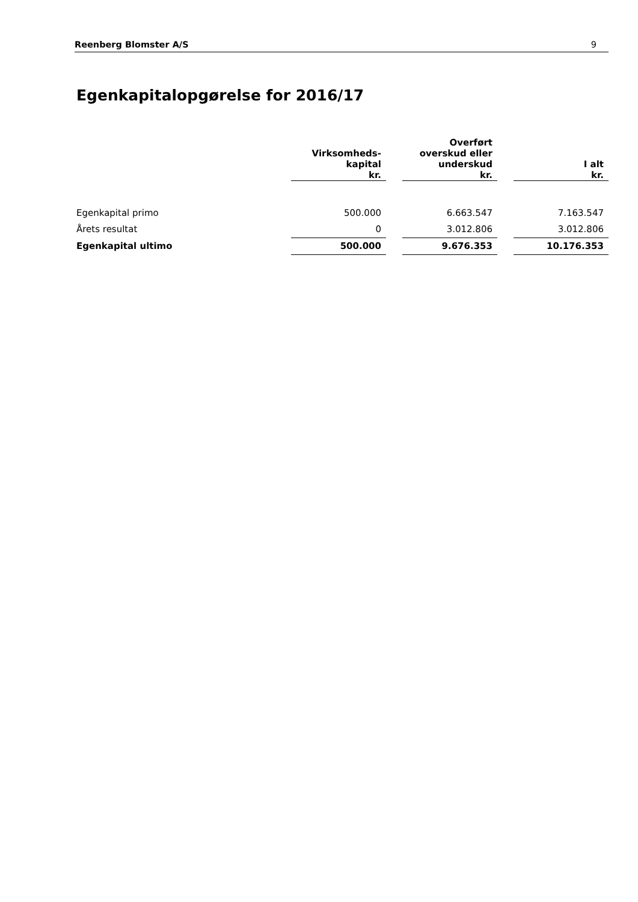Reenberg Blomster A/S 9
Egenkapitalopgørelse for 2016/17
| | Virksomheds- kapital kr. | | Overført overskud eller underskud kr. | | I alt kr. |
| Egenkapital primo | 500.000 | | 6.663.547 | | 7.163.547 |
| Årets resultat | 0 | | 3.012.806 | | 3.012.806 |
| Egenkapital ultimo | 500.000 | | 9.676.353 | | 10.176.353 |